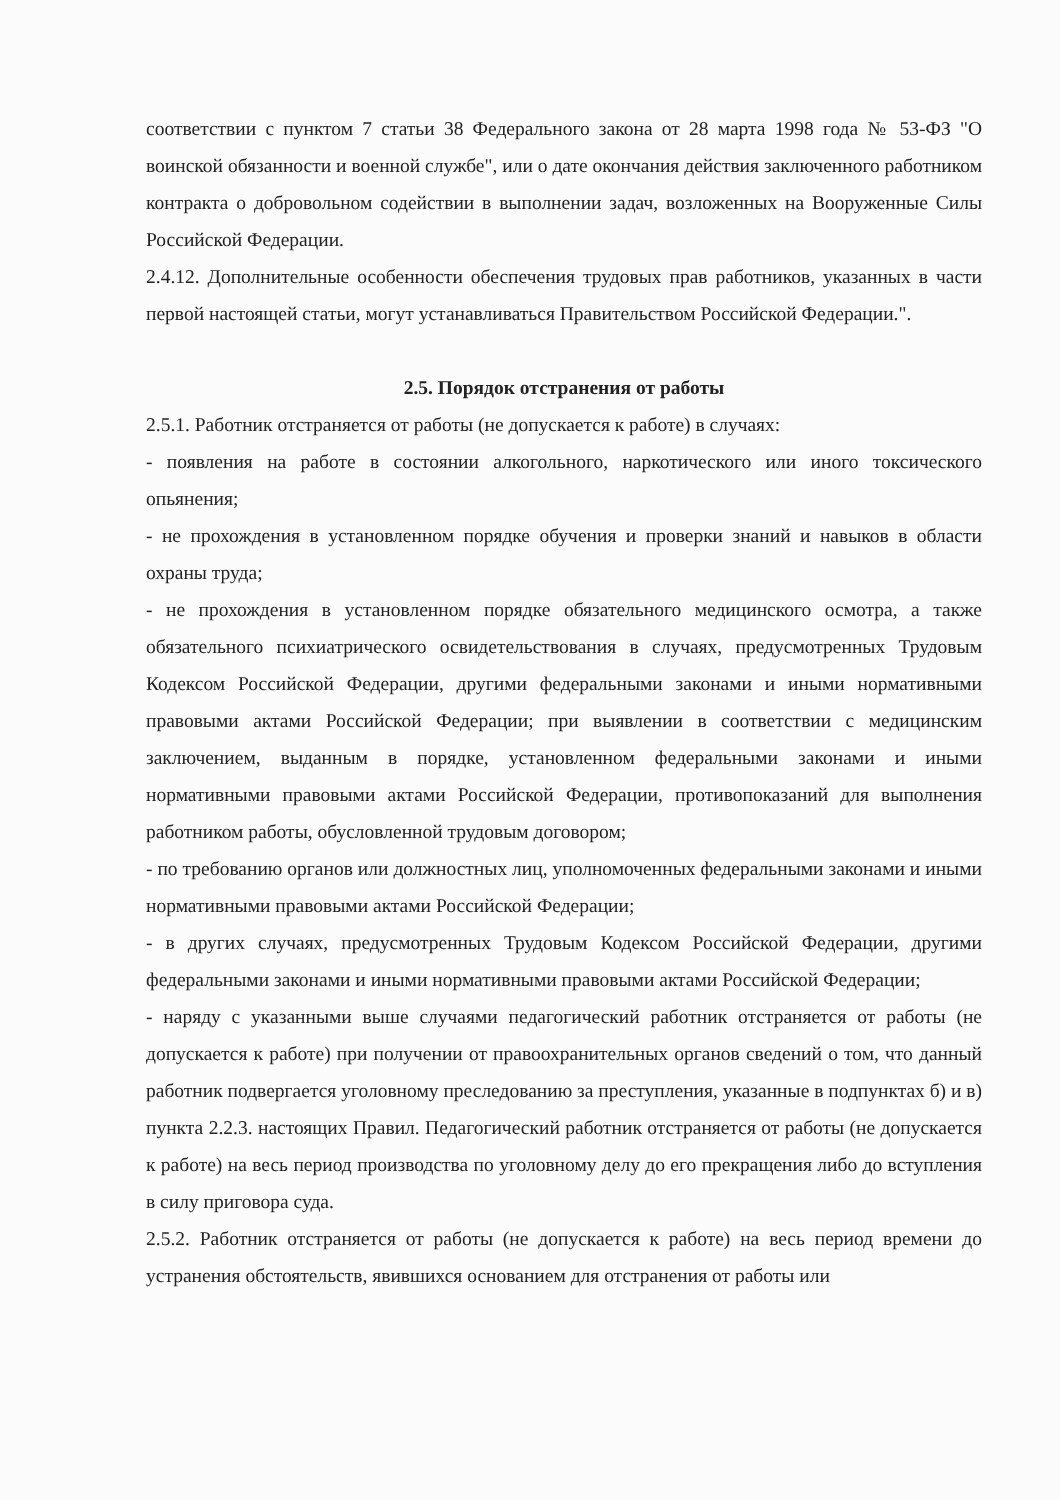соответствии с пунктом 7 статьи 38 Федерального закона от 28 марта 1998 года № 53-ФЗ "О воинской обязанности и военной службе", или о дате окончания действия заключенного работником контракта о добровольном содействии в выполнении задач, возложенных на Вооруженные Силы Российской Федерации.
2.4.12. Дополнительные особенности обеспечения трудовых прав работников, указанных в части первой настоящей статьи, могут устанавливаться Правительством Российской Федерации.".
2.5. Порядок отстранения от работы
2.5.1. Работник отстраняется от работы (не допускается к работе) в случаях:
- появления на работе в состоянии алкогольного, наркотического или иного токсического опьянения;
- не прохождения в установленном порядке обучения и проверки знаний и навыков в области охраны труда;
- не прохождения в установленном порядке обязательного медицинского осмотра, а также обязательного психиатрического освидетельствования в случаях, предусмотренных Трудовым Кодексом Российской Федерации, другими федеральными законами и иными нормативными правовыми актами Российской Федерации; при выявлении в соответствии с медицинским заключением, выданным в порядке, установленном федеральными законами и иными нормативными правовыми актами Российской Федерации, противопоказаний для выполнения работником работы, обусловленной трудовым договором;
- по требованию органов или должностных лиц, уполномоченных федеральными законами и иными нормативными правовыми актами Российской Федерации;
- в других случаях, предусмотренных Трудовым Кодексом Российской Федерации, другими федеральными законами и иными нормативными правовыми актами Российской Федерации;
- наряду с указанными выше случаями педагогический работник отстраняется от работы (не допускается к работе) при получении от правоохранительных органов сведений о том, что данный работник подвергается уголовному преследованию за преступления, указанные в подпунктах б) и в) пункта 2.2.3. настоящих Правил. Педагогический работник отстраняется от работы (не допускается к работе) на весь период производства по уголовному делу до его прекращения либо до вступления в силу приговора суда.
2.5.2. Работник отстраняется от работы (не допускается к работе) на весь период времени до устранения обстоятельств, явившихся основанием для отстранения от работы или